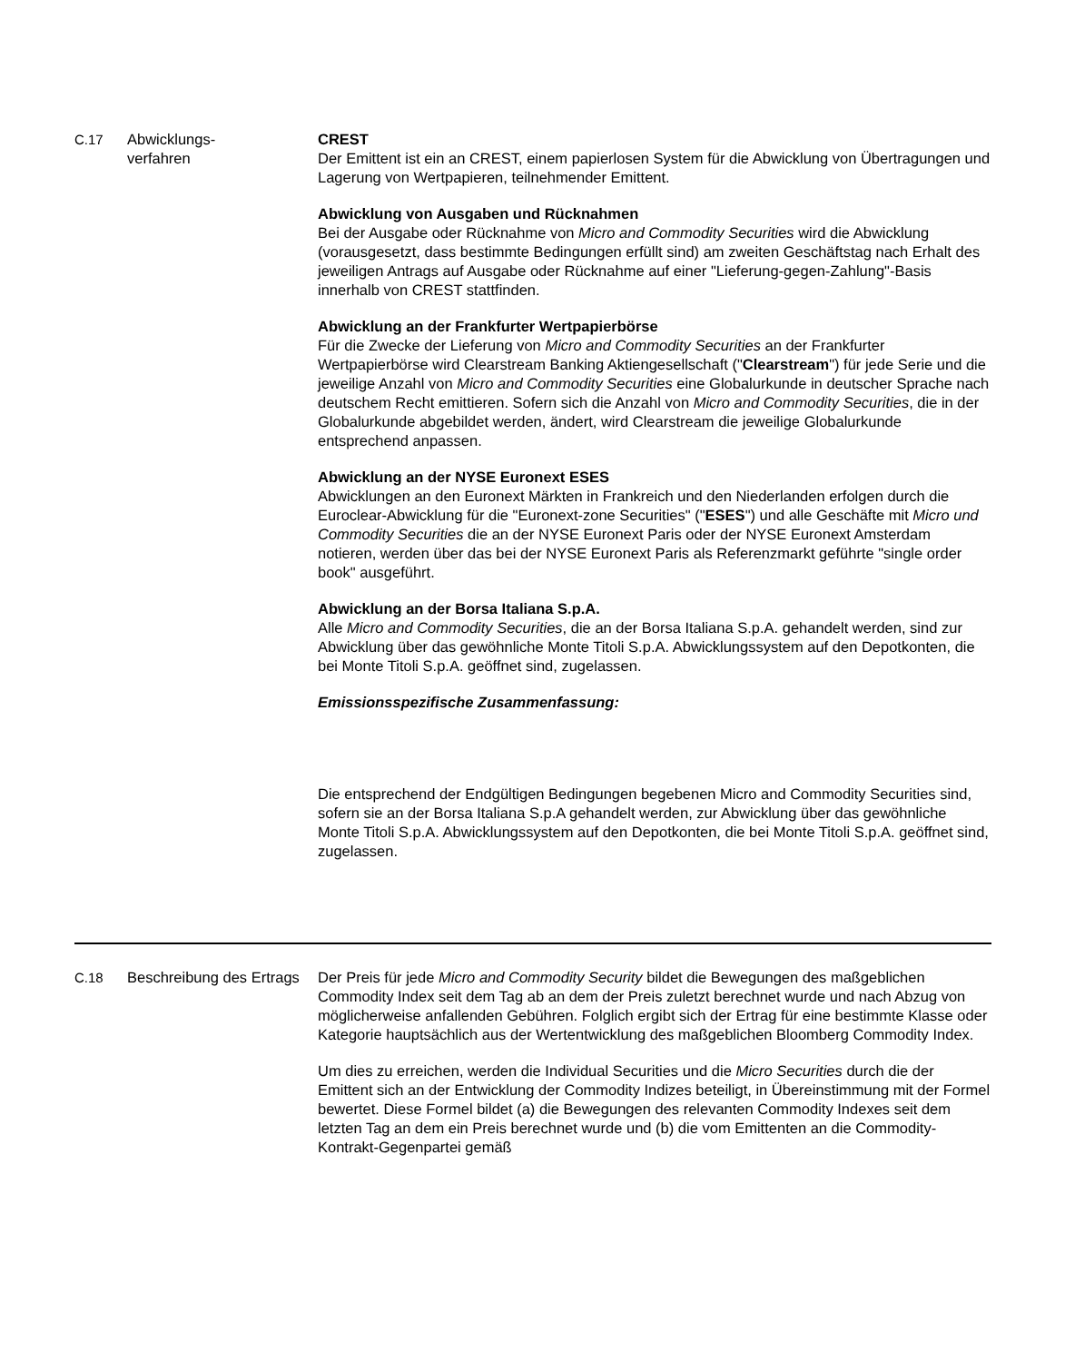| C.17 | Abwicklungs- verfahren | CREST Der Emittent ist ein an CREST, einem papierlosen System für die Abwicklung von Übertragungen und Lagerung von Wertpapieren, teilnehmender Emittent. Abwicklung von Ausgaben und Rücknahmen Bei der Ausgabe oder Rücknahme von Micro and Commodity Securities wird die Abwicklung (vorausgesetzt, dass bestimmte Bedingungen erfüllt sind) am zweiten Geschäftstag nach Erhalt des jeweiligen Antrags auf Ausgabe oder Rücknahme auf einer "Lieferung-gegen-Zahlung"-Basis innerhalb von CREST stattfinden. Abwicklung an der Frankfurter Wertpapierbörse Für die Zwecke der Lieferung von Micro and Commodity Securities an der Frankfurter Wertpapierbörse wird Clearstream Banking Aktiengesellschaft (" Clearstream ") für jede Serie und die jeweilige Anzahl von Micro and Commodity Securities eine Globalurkunde in deutscher Sprache nach deutschem Recht emittieren. Sofern sich die Anzahl von Micro and Commodity Securities , die in der Globalurkunde abgebildet werden, ändert, wird Clearstream die jeweilige Globalurkunde entsprechend anpassen. Abwicklung an der NYSE Euronext ESES Abwicklungen an den Euronext Märkten in Frankreich und den Niederlanden erfolgen durch die Euroclear-Abwicklung für die "Euronext-zone Securities" (" ESES ") und alle Geschäfte mit Micro und Commodity Securities die an der NYSE Euronext Paris oder der NYSE Euronext Amsterdam notieren, werden über das bei der NYSE Euronext Paris als Referenzmarkt geführte "single order book" ausgeführt. Abwicklung an der Borsa Italiana S.p.A. Alle Micro and Commodity Securities , die an der Borsa Italiana S.p.A. gehandelt werden, sind zur Abwicklung über das gewöhnliche Monte Titoli S.p.A. Abwicklungssystem auf den Depotkonten, die bei Monte Titoli S.p.A. geöffnet sind, zugelassen. Emissionsspezifische Zusammenfassung: Die entsprechend der Endgültigen Bedingungen begebenen Micro and Commodity Securities sind, sofern sie an der Borsa Italiana S.p.A gehandelt werden, zur Abwicklung über das gewöhnliche Monte Titoli S.p.A. Abwicklungssystem auf den Depotkonten, die bei Monte Titoli S.p.A. geöffnet sind, zugelassen. |
| C.18 | Beschreibung des Ertrags | Der Preis für jede Micro and Commodity Security bildet die Bewegungen des maßgeblichen Commodity Index seit dem Tag ab an dem der Preis zuletzt berechnet wurde und nach Abzug von möglicherweise anfallenden Gebühren. Folglich ergibt sich der Ertrag für eine bestimmte Klasse oder Kategorie hauptsächlich aus der Wertentwicklung des maßgeblichen Bloomberg Commodity Index. Um dies zu erreichen, werden die Individual Securities und die Micro Securities durch die der Emittent sich an der Entwicklung der Commodity Indizes beteiligt, in Übereinstimmung mit der Formel bewertet. Diese Formel bildet (a) die Bewegungen des relevanten Commodity Indexes seit dem letzten Tag an dem ein Preis berechnet wurde und (b) die vom Emittenten an die Commodity-Kontrakt-Gegenpartei gemäß |